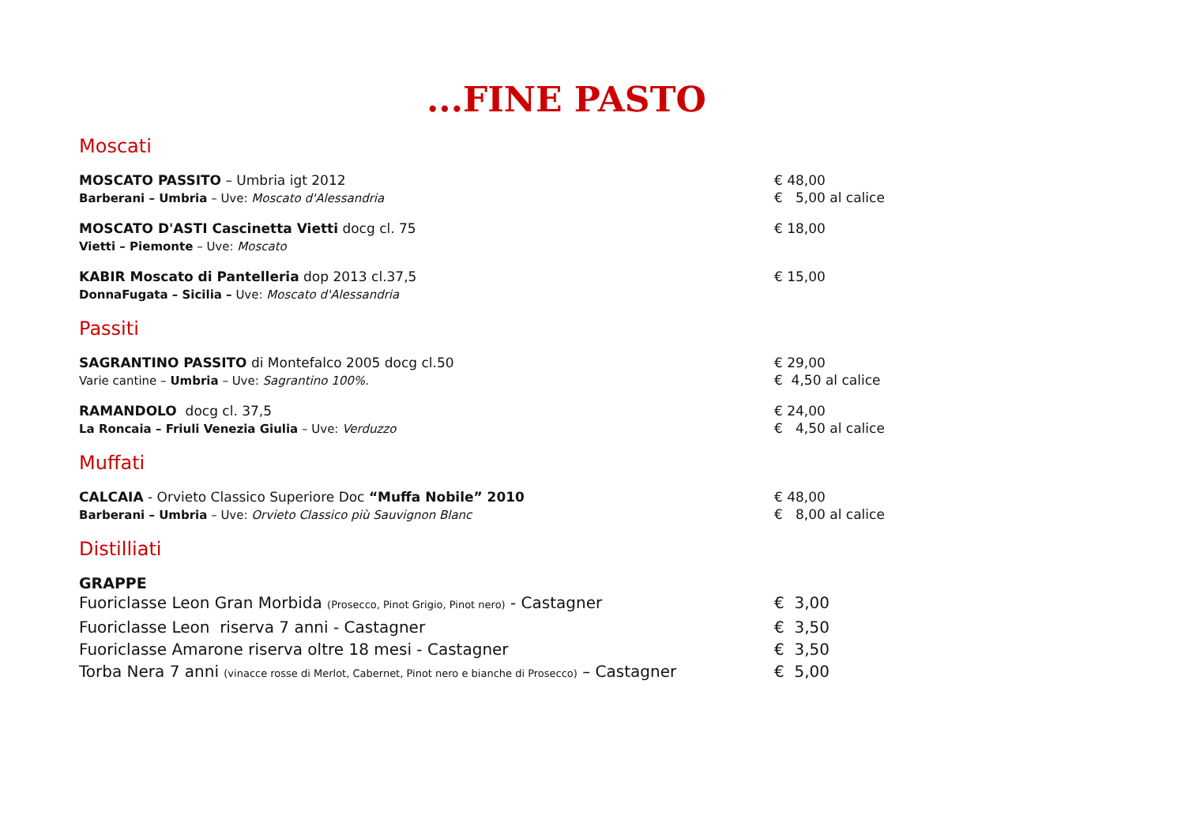...FINE PASTO
Moscati
MOSCATO PASSITO – Umbria igt 2012
Barberani – Umbria – Uve: Moscato d'Alessandria
€ 48,00
€ 5,00 al calice
MOSCATO D'ASTI Cascinetta Vietti docg cl. 75
Vietti – Piemonte – Uve: Moscato
€ 18,00
KABIR Moscato di Pantelleria dop 2013 cl.37,5
DonnaFugata – Sicilia – Uve: Moscato d'Alessandria
€ 15,00
Passiti
SAGRANTINO PASSITO di Montefalco 2005 docg cl.50
Varie cantine – Umbria – Uve: Sagrantino 100%.
€ 29,00
€ 4,50 al calice
RAMANDOLO docg cl. 37,5
La Roncaia – Friuli Venezia Giulia – Uve: Verduzzo
€ 24,00
€ 4,50 al calice
Muffati
CALCAIA - Orvieto Classico Superiore Doc “Muffa Nobile” 2010
Barberani – Umbria – Uve: Orvieto Classico più Sauvignon Blanc
€ 48,00
€ 8,00 al calice
Distilliati
GRAPPE
Fuoriclasse Leon Gran Morbida (Prosecco, Pinot Grigio, Pinot nero) - Castagner
€ 3,00
Fuoriclasse Leon riserva 7 anni - Castagner € 3,50
Fuoriclasse Amarone riserva oltre 18 mesi - Castagner € 3,50
Torba Nera 7 anni (vinacce rosse di Merlot, Cabernet, Pinot nero e bianche di Prosecco) – Castagner
€ 5,00